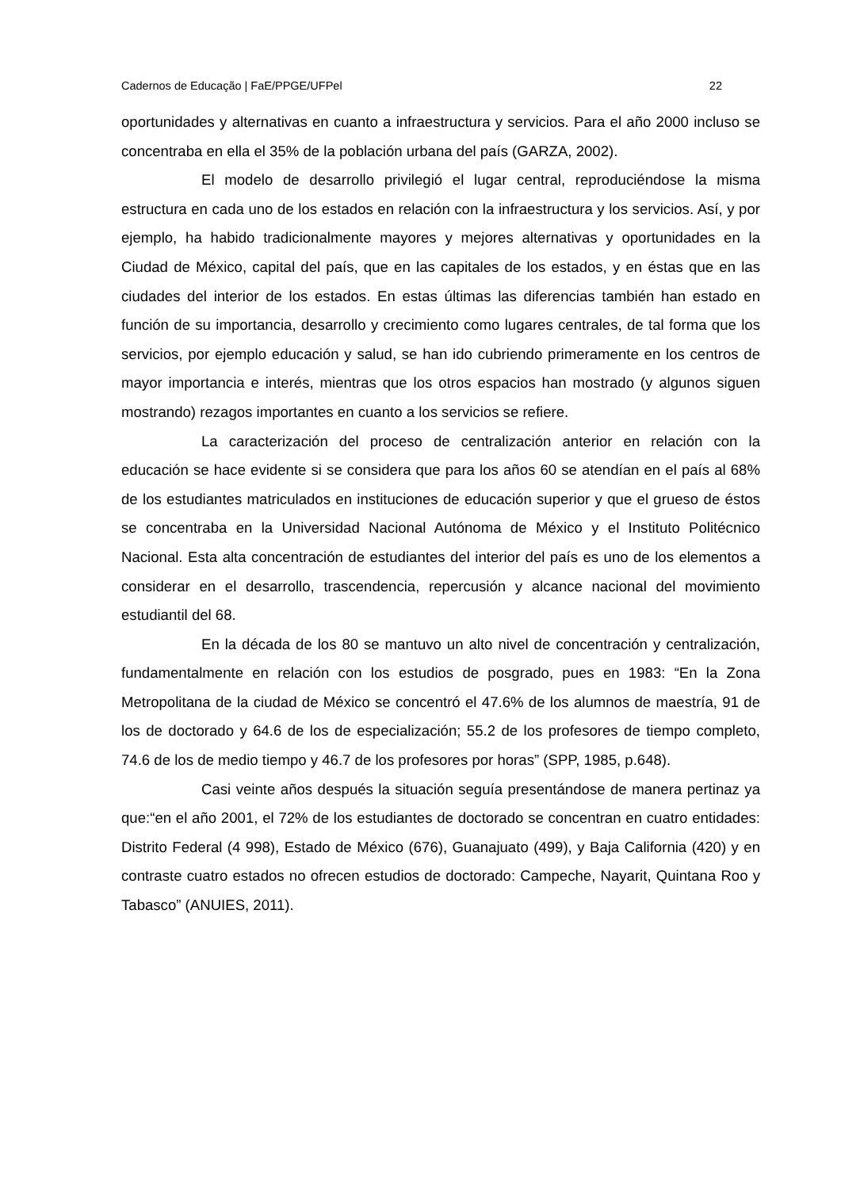Cadernos de Educação | FaE/PPGE/UFPel 22
oportunidades y alternativas en cuanto a infraestructura y servicios. Para el año 2000 incluso se concentraba en ella el 35% de la población urbana del país (GARZA, 2002).
El modelo de desarrollo privilegió el lugar central, reproduciéndose la misma estructura en cada uno de los estados en relación con la infraestructura y los servicios. Así, y por ejemplo, ha habido tradicionalmente mayores y mejores alternativas y oportunidades en la Ciudad de México, capital del país, que en las capitales de los estados, y en éstas que en las ciudades del interior de los estados. En estas últimas las diferencias también han estado en función de su importancia, desarrollo y crecimiento como lugares centrales, de tal forma que los servicios, por ejemplo educación y salud, se han ido cubriendo primeramente en los centros de mayor importancia e interés, mientras que los otros espacios han mostrado (y algunos siguen mostrando) rezagos importantes en cuanto a los servicios se refiere.
La caracterización del proceso de centralización anterior en relación con la educación se hace evidente si se considera que para los años 60 se atendían en el país al 68% de los estudiantes matriculados en instituciones de educación superior y que el grueso de éstos se concentraba en la Universidad Nacional Autónoma de México y el Instituto Politécnico Nacional. Esta alta concentración de estudiantes del interior del país es uno de los elementos a considerar en el desarrollo, trascendencia, repercusión y alcance nacional del movimiento estudiantil del 68.
En la década de los 80 se mantuvo un alto nivel de concentración y centralización, fundamentalmente en relación con los estudios de posgrado, pues en 1983: “En la Zona Metropolitana de la ciudad de México se concentró el 47.6% de los alumnos de maestría, 91 de los de doctorado y 64.6 de los de especialización; 55.2 de los profesores de tiempo completo, 74.6 de los de medio tiempo y 46.7 de los profesores por horas” (SPP, 1985, p.648).
Casi veinte años después la situación seguía presentándose de manera pertinaz ya que:“en el año 2001, el 72% de los estudiantes de doctorado se concentran en cuatro entidades: Distrito Federal (4 998), Estado de México (676), Guanajuato (499), y Baja California (420) y en contraste cuatro estados no ofrecen estudios de doctorado: Campeche, Nayarit, Quintana Roo y Tabasco” (ANUIES, 2011).